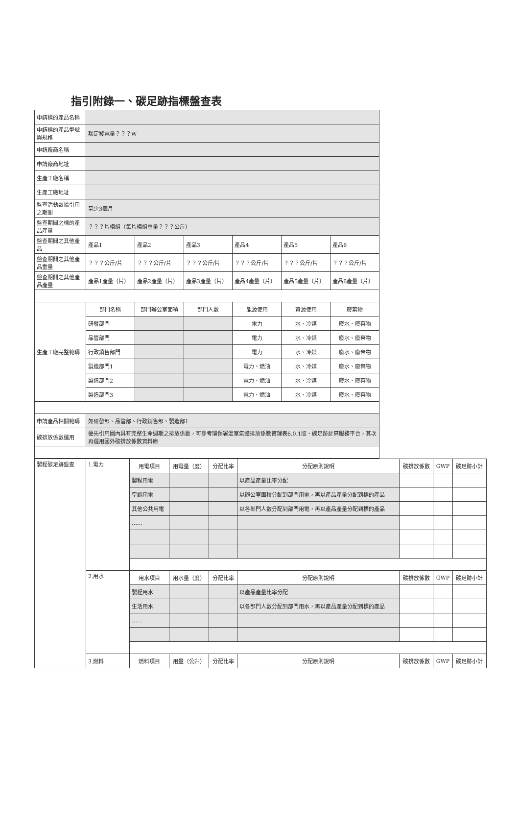指引附錄一、碳足跡指標盤查表
| 申請標的產品名稱 | | | | | | |
| 申請標的產品型號與規格 | 額定發電量？？？W | | | | | |
| 申請廠商名稱 | | | | | | |
| 申請廠商地址 | | | | | | |
| 生產工廠名稱 | | | | | | |
| 生產工廠地址 | | | | | | |
| 盤查活動數據引用之期間 | 至少3個月 | | | | | |
| 盤查期間之標的產品產量 | ？？？片模組（每片模組重量？？？公斤） | | | | | |
| 盤查期間之其他產品 | 產品1 | 產品2 | 產品3 | 產品4 | 產品5 | 產品6 |
| 盤查期間之其他產品重量 | ？？？公斤/片 | ？？？公斤/片 | ？？？公斤/片 | ？？？公斤/片 | ？？？公斤/片 | ？？？公斤/片 |
| 盤查期間之其他產品產量 | 產品1產量（片） | 產品2產量（片） | 產品3產量（片） | 產品4產量（片） | 產品5產量（片） | 產品6產量（片） |
| 生產工廠完整範疇 | 部門名稱 | 部門辦公室面積 | 部門人數 | 能源使用 | 資源使用 | 廢棄物 |
| | 研發部門 | | | 電力 | 水、冷媒 | 廢水、廢棄物 |
| | 品管部門 | | | 電力 | 水、冷媒 | 廢水、廢棄物 |
| | 行政銷售部門 | | | 電力 | 水、冷媒 | 廢水、廢棄物 |
| | 製造部門1 | | | 電力、燃油 | 水、冷媒 | 廢水、廢棄物 |
| | 製造部門2 | | | 電力、燃油 | 水、冷媒 | 廢水、廢棄物 |
| | 製造部門3 | | | 電力、燃油 | 水、冷媒 | 廢水、廢棄物 |
| 申請產品相關範疇 | 如研發部、品管部、行政銷售部、製造部1 | | | | | |
| 碳排放係數選用 | 優先引用國內具有完整生命週期之排放係數，可參考環保署溫室氣體排放係數管理表6.0.1版、碳足跡計算服務平台，其次再選用國外碳排放係數資料庫 | | | | | |
| 製程碳足跡盤查 | 1.電力 | 用電項目 | 用電量（度） | 分配比率 | 分配原則說明 | 碳排放係數 | GWP | 碳足跡小計 |
| | | 製程用電 | | | 以產品產量比率分配 | | | |
| | | 空調用電 | | | 以辦公室面積分配到部門用電，再以產品產量分配到標的產品 | | | |
| | | 其他公共用電 | | | 以各部門人數分配到部門用電，再以產品產量分配到標的產品 | | | |
| | | …… | | | | | | |
| | 2.用水 | 用水項目 | 用水量（度） | 分配比率 | 分配原則說明 | 碳排放係數 | GWP | 碳足跡小計 |
| | | 製程用水 | | | 以產品產量比率分配 | | | |
| | | 生活用水 | | | 以各部門人數分配到部門用水，再以產品產量分配到標的產品 | | | |
| | | …… | | | | | | |
| | 3.燃料 | 燃料項目 | 用量（公升） | 分配比率 | 分配原則說明 | 碳排放係數 | GWP | 碳足跡小計 |